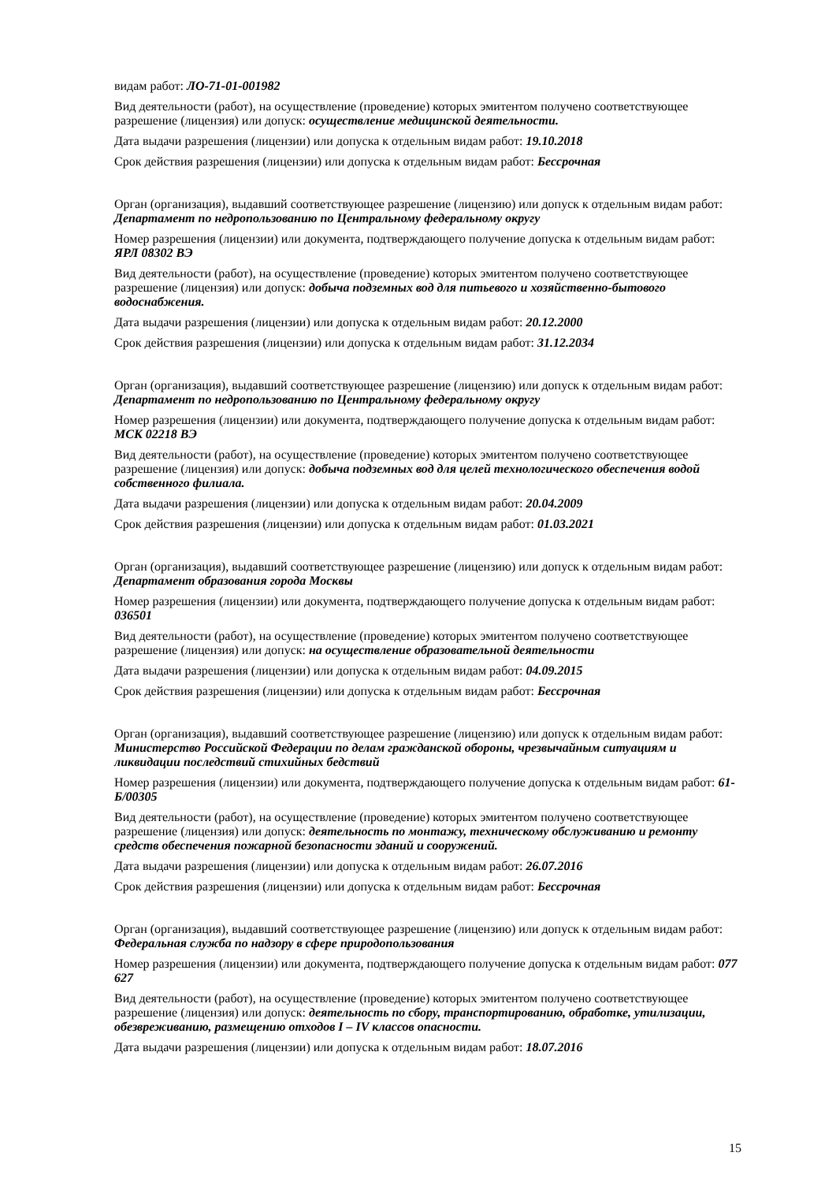видам работ: ЛО-71-01-001982
Вид деятельности (работ), на осуществление (проведение) которых эмитентом получено соответствующее разрешение (лицензия) или допуск: осуществление медицинской деятельности.
Дата выдачи разрешения (лицензии) или допуска к отдельным видам работ: 19.10.2018
Срок действия разрешения (лицензии) или допуска к отдельным видам работ: Бессрочная
Орган (организация), выдавший соответствующее разрешение (лицензию) или допуск к отдельным видам работ: Департамент по недропользованию по Центральному федеральному округу
Номер разрешения (лицензии) или документа, подтверждающего получение допуска к отдельным видам работ: ЯРЛ 08302 ВЭ
Вид деятельности (работ), на осуществление (проведение) которых эмитентом получено соответствующее разрешение (лицензия) или допуск: добыча подземных вод для питьевого и хозяйственно-бытового водоснабжения.
Дата выдачи разрешения (лицензии) или допуска к отдельным видам работ: 20.12.2000
Срок действия разрешения (лицензии) или допуска к отдельным видам работ: 31.12.2034
Орган (организация), выдавший соответствующее разрешение (лицензию) или допуск к отдельным видам работ: Департамент по недропользованию по Центральному федеральному округу
Номер разрешения (лицензии) или документа, подтверждающего получение допуска к отдельным видам работ: МСК 02218 ВЭ
Вид деятельности (работ), на осуществление (проведение) которых эмитентом получено соответствующее разрешение (лицензия) или допуск: добыча подземных вод для целей технологического обеспечения водой собственного филиала.
Дата выдачи разрешения (лицензии) или допуска к отдельным видам работ: 20.04.2009
Срок действия разрешения (лицензии) или допуска к отдельным видам работ: 01.03.2021
Орган (организация), выдавший соответствующее разрешение (лицензию) или допуск к отдельным видам работ: Департамент образования города Москвы
Номер разрешения (лицензии) или документа, подтверждающего получение допуска к отдельным видам работ: 036501
Вид деятельности (работ), на осуществление (проведение) которых эмитентом получено соответствующее разрешение (лицензия) или допуск: на осуществление образовательной деятельности
Дата выдачи разрешения (лицензии) или допуска к отдельным видам работ: 04.09.2015
Срок действия разрешения (лицензии) или допуска к отдельным видам работ: Бессрочная
Орган (организация), выдавший соответствующее разрешение (лицензию) или допуск к отдельным видам работ: Министерство Российской Федерации по делам гражданской обороны, чрезвычайным ситуациям и ликвидации последствий стихийных бедствий
Номер разрешения (лицензии) или документа, подтверждающего получение допуска к отдельным видам работ: 61-Б/00305
Вид деятельности (работ), на осуществление (проведение) которых эмитентом получено соответствующее разрешение (лицензия) или допуск: деятельность по монтажу, техническому обслуживанию и ремонту средств обеспечения пожарной безопасности зданий и сооружений.
Дата выдачи разрешения (лицензии) или допуска к отдельным видам работ: 26.07.2016
Срок действия разрешения (лицензии) или допуска к отдельным видам работ: Бессрочная
Орган (организация), выдавший соответствующее разрешение (лицензию) или допуск к отдельным видам работ: Федеральная служба по надзору в сфере природопользования
Номер разрешения (лицензии) или документа, подтверждающего получение допуска к отдельным видам работ: 077 627
Вид деятельности (работ), на осуществление (проведение) которых эмитентом получено соответствующее разрешение (лицензия) или допуск: деятельность по сбору, транспортированию, обработке, утилизации, обезвреживанию, размещению отходов I – IV классов опасности.
Дата выдачи разрешения (лицензии) или допуска к отдельным видам работ: 18.07.2016
15